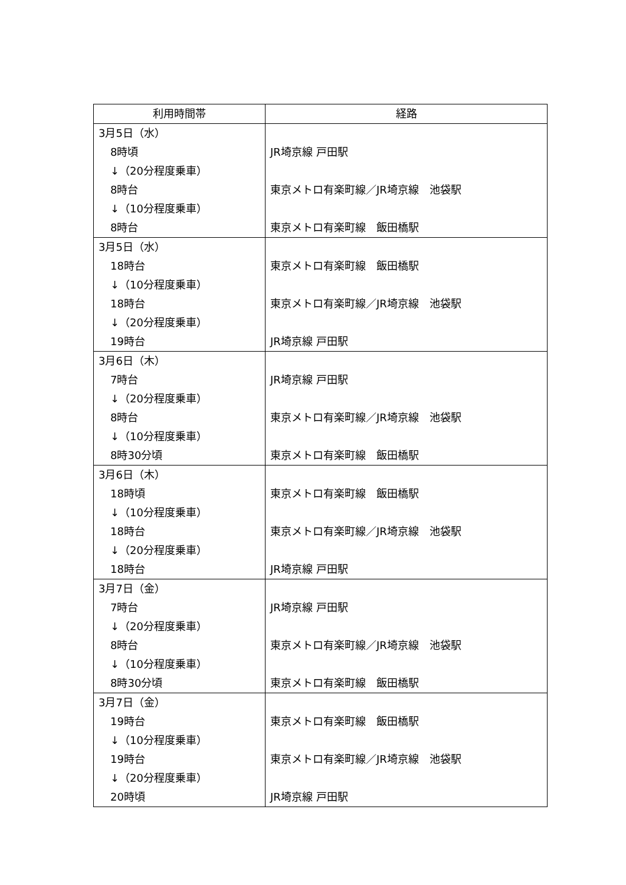| 利用時間帯 | 経路 |
| --- | --- |
| 3月5日（水） 8時頃 ↓（20分程度乗車） 8時台 ↓（10分程度乗車） 8時台 | JR埼京線 戸田駅 東京メトロ有楽町線／JR埼京線 池袋駅 東京メトロ有楽町線 飯田橋駅 |
| 3月5日（水） 18時台 ↓（10分程度乗車） 18時台 ↓（20分程度乗車） 19時台 | 東京メトロ有楽町線 飯田橋駅 東京メトロ有楽町線／JR埼京線 池袋駅 JR埼京線 戸田駅 |
| 3月6日（木） 7時台 ↓（20分程度乗車） 8時台 ↓（10分程度乗車） 8時30分頃 | JR埼京線 戸田駅 東京メトロ有楽町線／JR埼京線 池袋駅 東京メトロ有楽町線 飯田橋駅 |
| 3月6日（木） 18時頃 ↓（10分程度乗車） 18時台 ↓（20分程度乗車） 18時台 | 東京メトロ有楽町線 飯田橋駅 東京メトロ有楽町線／JR埼京線 池袋駅 JR埼京線 戸田駅 |
| 3月7日（金） 7時台 ↓（20分程度乗車） 8時台 ↓（10分程度乗車） 8時30分頃 | JR埼京線 戸田駅 東京メトロ有楽町線／JR埼京線 池袋駅 東京メトロ有楽町線 飯田橋駅 |
| 3月7日（金） 19時台 ↓（10分程度乗車） 19時台 ↓（20分程度乗車） 20時頃 | 東京メトロ有楽町線 飯田橋駅 東京メトロ有楽町線／JR埼京線 池袋駅 JR埼京線 戸田駅 |